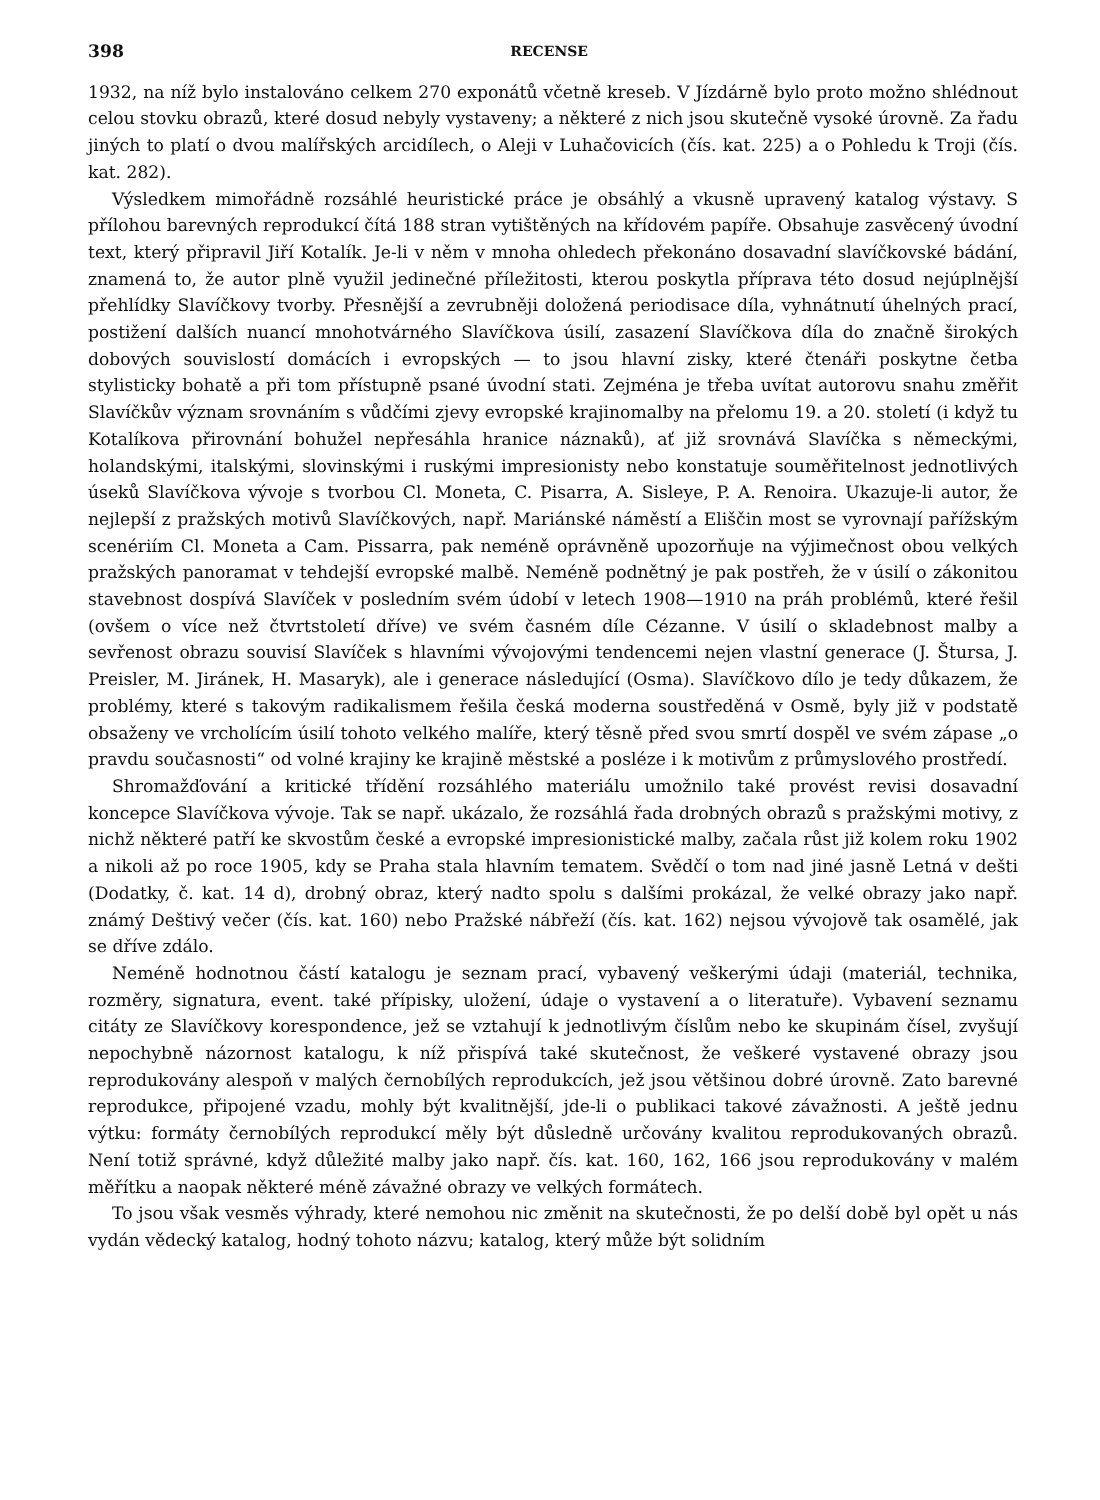398 RECENSE
1932, na níž bylo instalováno celkem 270 exponátů včetně kreseb. V Jízdárně bylo proto možno shlédnout celou stovku obrazů, které dosud nebyly vystaveny; a některé z nich jsou skutečně vysoké úrovně. Za řadu jiných to platí o dvou malířských arcidílech, o Aleji v Luhačovicích (čís. kat. 225) a o Pohledu k Troji (čís. kat. 282).
Výsledkem mimořádně rozsáhlé heuristické práce je obsáhlý a vkusně upravený katalog výstavy. S přílohou barevných reprodukcí čítá 188 stran vytištěných na křídovém papíře. Obsahuje zasvěcený úvodní text, který připravil Jiří Kotalík. Je-li v něm v mnoha ohledech překonáno dosavadní slavíčkovské bádání, znamená to, že autor plně využil jedinečné příležitosti, kterou poskytla příprava této dosud nejúplnější přehlídky Slavíčkovy tvorby. Přesnější a zevrubněji doložená periodisace díla, vyhnátnutí úhelných prací, postižení dalších nuancí mnohotvárného Slavíčkova úsilí, zasazení Slavíčkova díla do značně širokých dobových souvislostí domácích i evropských — to jsou hlavní zisky, které čtenáři poskytne četba stylisticky bohatě a při tom přístupně psané úvodní stati. Zejména je třeba uvítat autorovu snahu změřit Slavíčkův význam srovnáním s vůdčími zjevy evropské krajinomalby na přelomu 19. a 20. století (i když tu Kotalíkova přirovnání bohužel nepřesáhla hranice náznaků), ať již srovnává Slavíčka s německými, holandskými, italskými, slovinskými i ruskými impresionisty nebo konstatuje souměřitelnost jednotlivých úseků Slavíčkova vývoje s tvorbou Cl. Moneta, C. Pisarra, A. Sisleye, P. A. Renoira. Ukazuje-li autor, že nejlepší z pražských motivů Slavíčkových, např. Mariánské náměstí a Eliščin most se vyrovnají pařížským scenériím Cl. Moneta a Cam. Pissarra, pak neméně oprávněně upozorňuje na výjimečnost obou velkých pražských panoramat v tehdejší evropské malbě. Neméně podnětný je pak postřeh, že v úsilí o zákonitou stavebnost dospívá Slavíček v posledním svém údobí v letech 1908—1910 na práh problémů, které řešil (ovšem o více než čtvrtstoletí dříve) ve svém časném díle Cézanne. V úsilí o skladebnost malby a sevřenost obrazu souvisí Slavíček s hlavními vývojovými tendencemi nejen vlastní generace (J. Štursa, J. Preisler, M. Jiránek, H. Masaryk), ale i generace následující (Osma). Slavíčkovo dílo je tedy důkazem, že problémy, které s takovým radikalismem řešila česká moderna soustředěná v Osmě, byly již v podstatě obsaženy ve vrcholícím úsilí tohoto velkého malíře, který těsně před svou smrtí dospěl ve svém zápase „o pravdu současnosti“ od volné krajiny ke krajině městské a posléze i k motivům z průmyslového prostředí.
Shromažďování a kritické třídění rozsáhlého materiálu umožnilo také provést revisi dosavadní koncepce Slavíčkova vývoje. Tak se např. ukázalo, že rozsáhlá řada drobných obrazů s pražskými motivy, z nichž některé patří ke skvostům české a evropské impresionistické malby, začala růst již kolem roku 1902 a nikoli až po roce 1905, kdy se Praha stala hlavním tematem. Svědčí o tom nad jiné jasně Letná v dešti (Dodatky, č. kat. 14 d), drobný obraz, který nadto spolu s dalšími prokázal, že velké obrazy jako např. známý Deštivý večer (čís. kat. 160) nebo Pražské nábřeží (čís. kat. 162) nejsou vývojově tak osamělé, jak se dříve zdálo.
Neméně hodnotnou částí katalogu je seznam prací, vybavený veškerými údaji (materiál, technika, rozměry, signatura, event. také přípisky, uložení, údaje o vystavení a o literatuře). Vybavení seznamu citáty ze Slavíčkovy korespondence, jež se vztahují k jednotlivým číslům nebo ke skupinám čísel, zvyšují nepochybně názornost katalogu, k níž přispívá také skutečnost, že veškeré vystavené obrazy jsou reprodukovány alespoň v malých černobílých reprodukcích, jež jsou většinou dobré úrovně. Zato barevné reprodukce, připojené vzadu, mohly být kvalitnější, jde-li o publikaci takové závažnosti. A ještě jednu výtku: formáty černobílých reprodukcí měly být důsledně určovány kvalitou reprodukovaných obrazů. Není totiž správné, když důležité malby jako např. čís. kat. 160, 162, 166 jsou reprodukovány v malém měřítku a naopak některé méně závažné obrazy ve velkých formátech.
To jsou však vesměs výhrady, které nemohou nic změnit na skutečnosti, že po delší době byl opět u nás vydán vědecký katalog, hodný tohoto názvu; katalog, který může být solidním